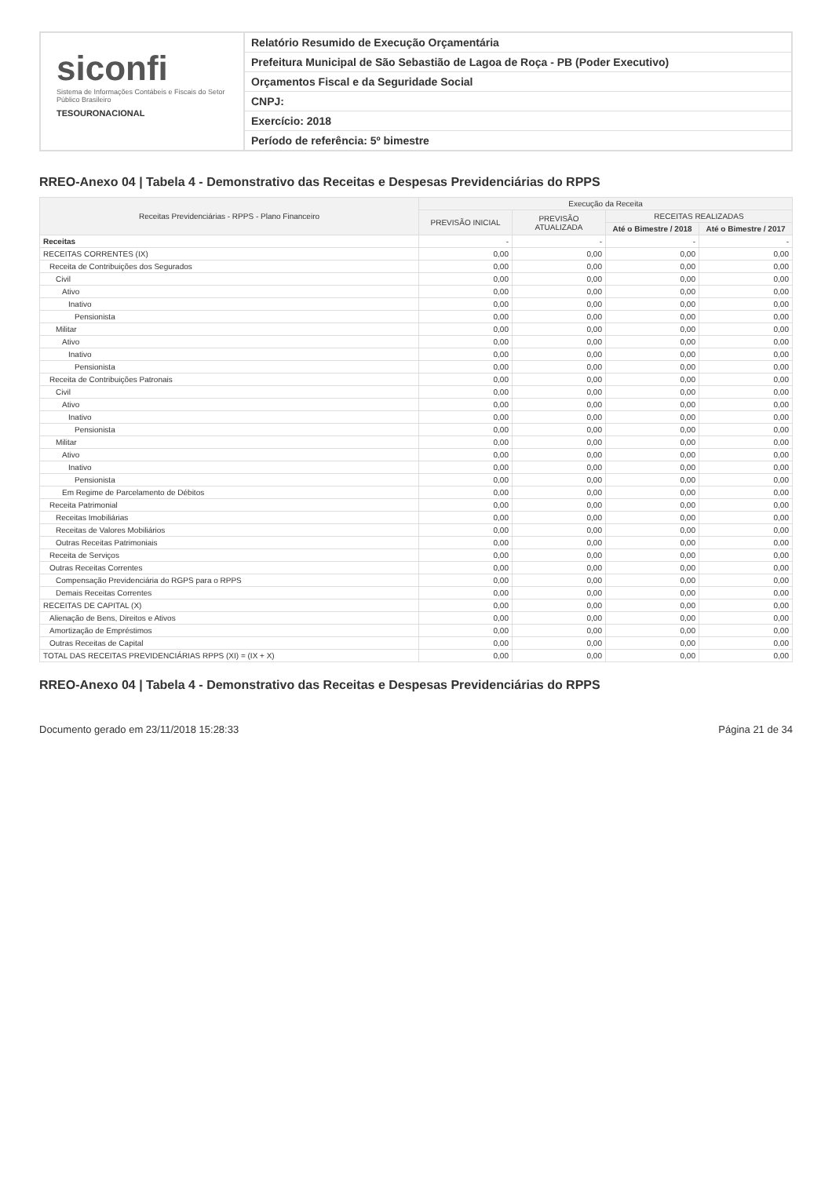siconfi
Sistema de Informações Contábeis e Fiscais do Setor Público Brasileiro
TESOURONACIONAL
Relatório Resumido de Execução Orçamentária
Prefeitura Municipal de São Sebastião de Lagoa de Roça - PB (Poder Executivo)
Orçamentos Fiscal e da Seguridade Social
CNPJ:
Exercício: 2018
Período de referência: 5º bimestre
RREO-Anexo 04 | Tabela 4 - Demonstrativo das Receitas e Despesas Previdenciárias do RPPS
| Receitas Previdenciárias - RPPS - Plano Financeiro | Execução da Receita | | | |
| --- | --- | --- | --- | --- |
| | PREVISÃO INICIAL | PREVISÃO ATUALIZADA | RECEITAS REALIZADAS | |
| | | | Até o Bimestre / 2018 | Até o Bimestre / 2017 |
| Receitas | - | - | - | - |
| RECEITAS CORRENTES (IX) | 0,00 | 0,00 | 0,00 | 0,00 |
| Receita de Contribuições dos Segurados | 0,00 | 0,00 | 0,00 | 0,00 |
| Civil | 0,00 | 0,00 | 0,00 | 0,00 |
| Ativo | 0,00 | 0,00 | 0,00 | 0,00 |
| Inativo | 0,00 | 0,00 | 0,00 | 0,00 |
| Pensionista | 0,00 | 0,00 | 0,00 | 0,00 |
| Militar | 0,00 | 0,00 | 0,00 | 0,00 |
| Ativo | 0,00 | 0,00 | 0,00 | 0,00 |
| Inativo | 0,00 | 0,00 | 0,00 | 0,00 |
| Pensionista | 0,00 | 0,00 | 0,00 | 0,00 |
| Receita de Contribuições Patronais | 0,00 | 0,00 | 0,00 | 0,00 |
| Civil | 0,00 | 0,00 | 0,00 | 0,00 |
| Ativo | 0,00 | 0,00 | 0,00 | 0,00 |
| Inativo | 0,00 | 0,00 | 0,00 | 0,00 |
| Pensionista | 0,00 | 0,00 | 0,00 | 0,00 |
| Militar | 0,00 | 0,00 | 0,00 | 0,00 |
| Ativo | 0,00 | 0,00 | 0,00 | 0,00 |
| Inativo | 0,00 | 0,00 | 0,00 | 0,00 |
| Pensionista | 0,00 | 0,00 | 0,00 | 0,00 |
| Em Regime de Parcelamento de Débitos | 0,00 | 0,00 | 0,00 | 0,00 |
| Receita Patrimonial | 0,00 | 0,00 | 0,00 | 0,00 |
| Receitas Imobiliárias | 0,00 | 0,00 | 0,00 | 0,00 |
| Receitas de Valores Mobiliários | 0,00 | 0,00 | 0,00 | 0,00 |
| Outras Receitas Patrimoniais | 0,00 | 0,00 | 0,00 | 0,00 |
| Receita de Serviços | 0,00 | 0,00 | 0,00 | 0,00 |
| Outras Receitas Correntes | 0,00 | 0,00 | 0,00 | 0,00 |
| Compensação Previdenciária do RGPS para o RPPS | 0,00 | 0,00 | 0,00 | 0,00 |
| Demais Receitas Correntes | 0,00 | 0,00 | 0,00 | 0,00 |
| RECEITAS DE CAPITAL (X) | 0,00 | 0,00 | 0,00 | 0,00 |
| Alienação de Bens, Direitos e Ativos | 0,00 | 0,00 | 0,00 | 0,00 |
| Amortização de Empréstimos | 0,00 | 0,00 | 0,00 | 0,00 |
| Outras Receitas de Capital | 0,00 | 0,00 | 0,00 | 0,00 |
| TOTAL DAS RECEITAS PREVIDENCIÁRIAS RPPS (XI) = (IX + X) | 0,00 | 0,00 | 0,00 | 0,00 |
RREO-Anexo 04 | Tabela 4 - Demonstrativo das Receitas e Despesas Previdenciárias do RPPS
Documento gerado em 23/11/2018 15:28:33 Página 21 de 34